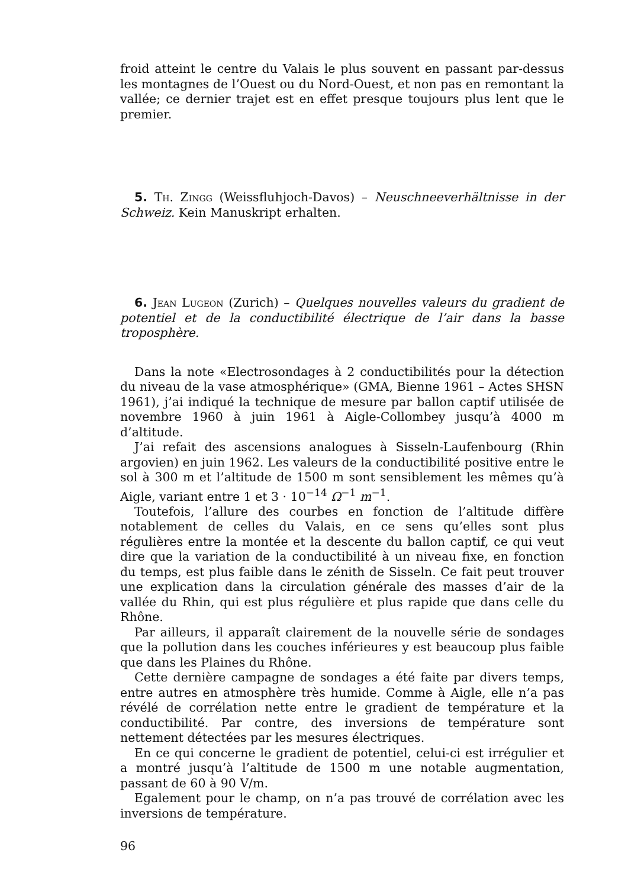froid atteint le centre du Valais le plus souvent en passant par-dessus les montagnes de l’Ouest ou du Nord-Ouest, et non pas en remontant la vallée; ce dernier trajet est en effet presque toujours plus lent que le premier.
5. Th. Zingg (Weissfluhjoch-Davos) – Neuschneeverhältnisse in der Schweiz. Kein Manuskript erhalten.
6. Jean Lugeon (Zurich) – Quelques nouvelles valeurs du gradient de potentiel et de la conductibilité électrique de l’air dans la basse troposphère.
Dans la note «Electrosondages à 2 conductibilités pour la détection du niveau de la vase atmosphérique» (GMA, Bienne 1961 – Actes SHSN 1961), j’ai indiqué la technique de mesure par ballon captif utilisée de novembre 1960 à juin 1961 à Aigle-Collombey jusqu’à 4000 m d’altitude.
J’ai refait des ascensions analogues à Sisseln-Laufenbourg (Rhin argovien) en juin 1962. Les valeurs de la conductibilité positive entre le sol à 300 m et l’altitude de 1500 m sont sensiblement les mêmes qu’à Aigle, variant entre 1 et 3 · 10<sup>−14</sup> Ω<sup>−1</sup> m<sup>−1</sup>.
Toutefois, l’allure des courbes en fonction de l’altitude diffère notablement de celles du Valais, en ce sens qu’elles sont plus régulières entre la montée et la descente du ballon captif, ce qui veut dire que la variation de la conductibilité à un niveau fixe, en fonction du temps, est plus faible dans le zénith de Sisseln. Ce fait peut trouver une explication dans la circulation générale des masses d’air de la vallée du Rhin, qui est plus régulière et plus rapide que dans celle du Rhône.
Par ailleurs, il apparaît clairement de la nouvelle série de sondages que la pollution dans les couches inférieures y est beaucoup plus faible que dans les Plaines du Rhône.
Cette dernière campagne de sondages a été faite par divers temps, entre autres en atmosphère très humide. Comme à Aigle, elle n’a pas révélé de corrélation nette entre le gradient de température et la conductibilité. Par contre, des inversions de température sont nettement détectées par les mesures électriques.
En ce qui concerne le gradient de potentiel, celui-ci est irrégulier et a montré jusqu’à l’altitude de 1500 m une notable augmentation, passant de 60 à 90 V/m.
Egalement pour le champ, on n’a pas trouvé de corrélation avec les inversions de température.
96